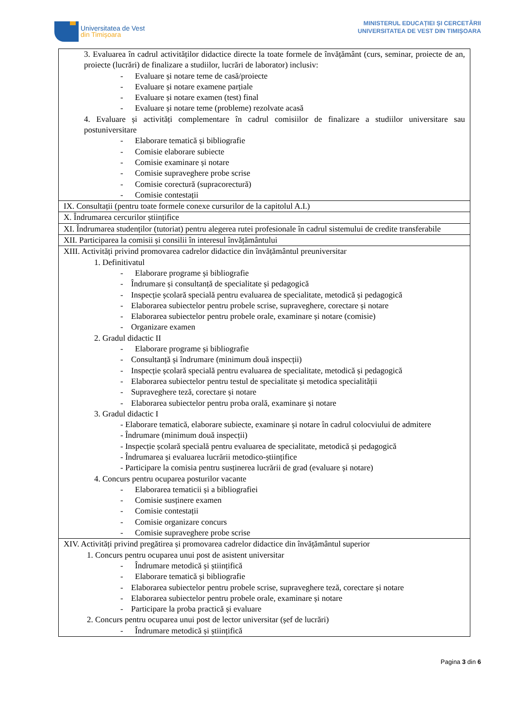Universitatea de Vest
din Timișoara
MINISTERUL EDUCAȚIEI ȘI CERCETĂRII
UNIVERSITATEA DE VEST DIN TIMIȘOARA
| 3. Evaluarea în cadrul activităților didactice directe la toate formele de învățământ (curs, seminar, proiecte de an, proiecte (lucrări) de finalizare a studiilor, lucrări de laborator) inclusiv: - Evaluare și notare teme de casă/proiecte - Evaluare și notare examene parțiale - Evaluare și notare examen (test) final - Evaluare și notare teme (probleme) rezolvate acasă 4. Evaluare și activități complementare în cadrul comisiilor de finalizare a studiilor universitare sau postuniversitare - Elaborare tematică și bibliografie - Comisie elaborare subiecte - Comisie examinare și notare - Comisie supraveghere probe scrise - Comisie corectură (supracorectură) - Comisie contestații |
| IX. Consultații (pentru toate formele conexe cursurilor de la capitolul A.I.) |
| X. Îndrumarea cercurilor științifice |
| XI. Îndrumarea studenților (tutoriat) pentru alegerea rutei profesionale în cadrul sistemului de credite transferabile |
| XII. Participarea la comisii și consilii în interesul învățământului |
| XIII. Activități privind promovarea cadrelor didactice din învățământul preuniversitar 1. Definitivatul - Elaborare programe și bibliografie - Îndrumare și consultanță de specialitate și pedagogică - Inspecție școlară specială pentru evaluarea de specialitate, metodică și pedagogică - Elaborarea subiectelor pentru probele scrise, supraveghere, corectare și notare - Elaborarea subiectelor pentru probele orale, examinare și notare (comisie) - Organizare examen 2. Gradul didactic II - Elaborare programe și bibliografie - Consultanță și îndrumare (minimum două inspecții) - Inspecție școlară specială pentru evaluarea de specialitate, metodică și pedagogică - Elaborarea subiectelor pentru testul de specialitate și metodica specialității - Supraveghere teză, corectare și notare - Elaborarea subiectelor pentru proba orală, examinare și notare 3. Gradul didactic I - Elaborare tematică, elaborare subiecte, examinare și notare în cadrul colocviului de admitere - Îndrumare (minimum două inspecții) - Inspecție școlară specială pentru evaluarea de specialitate, metodică și pedagogică - Îndrumarea și evaluarea lucrării metodico-științifice - Participare la comisia pentru susținerea lucrării de grad (evaluare și notare) 4. Concurs pentru ocuparea posturilor vacante - Elaborarea tematicii și a bibliografiei - Comisie susținere examen - Comisie contestații - Comisie organizare concurs - Comisie supraveghere probe scrise |
| XIV. Activități privind pregătirea și promovarea cadrelor didactice din învățământul superior 1. Concurs pentru ocuparea unui post de asistent universitar - Îndrumare metodică și științifică - Elaborare tematică și bibliografie - Elaborarea subiectelor pentru probele scrise, supraveghere teză, corectare și notare - Elaborarea subiectelor pentru probele orale, examinare și notare - Participare la proba practică și evaluare 2. Concurs pentru ocuparea unui post de lector universitar (șef de lucrări) - Îndrumare metodică și științifică |
Pagina 3 din 6